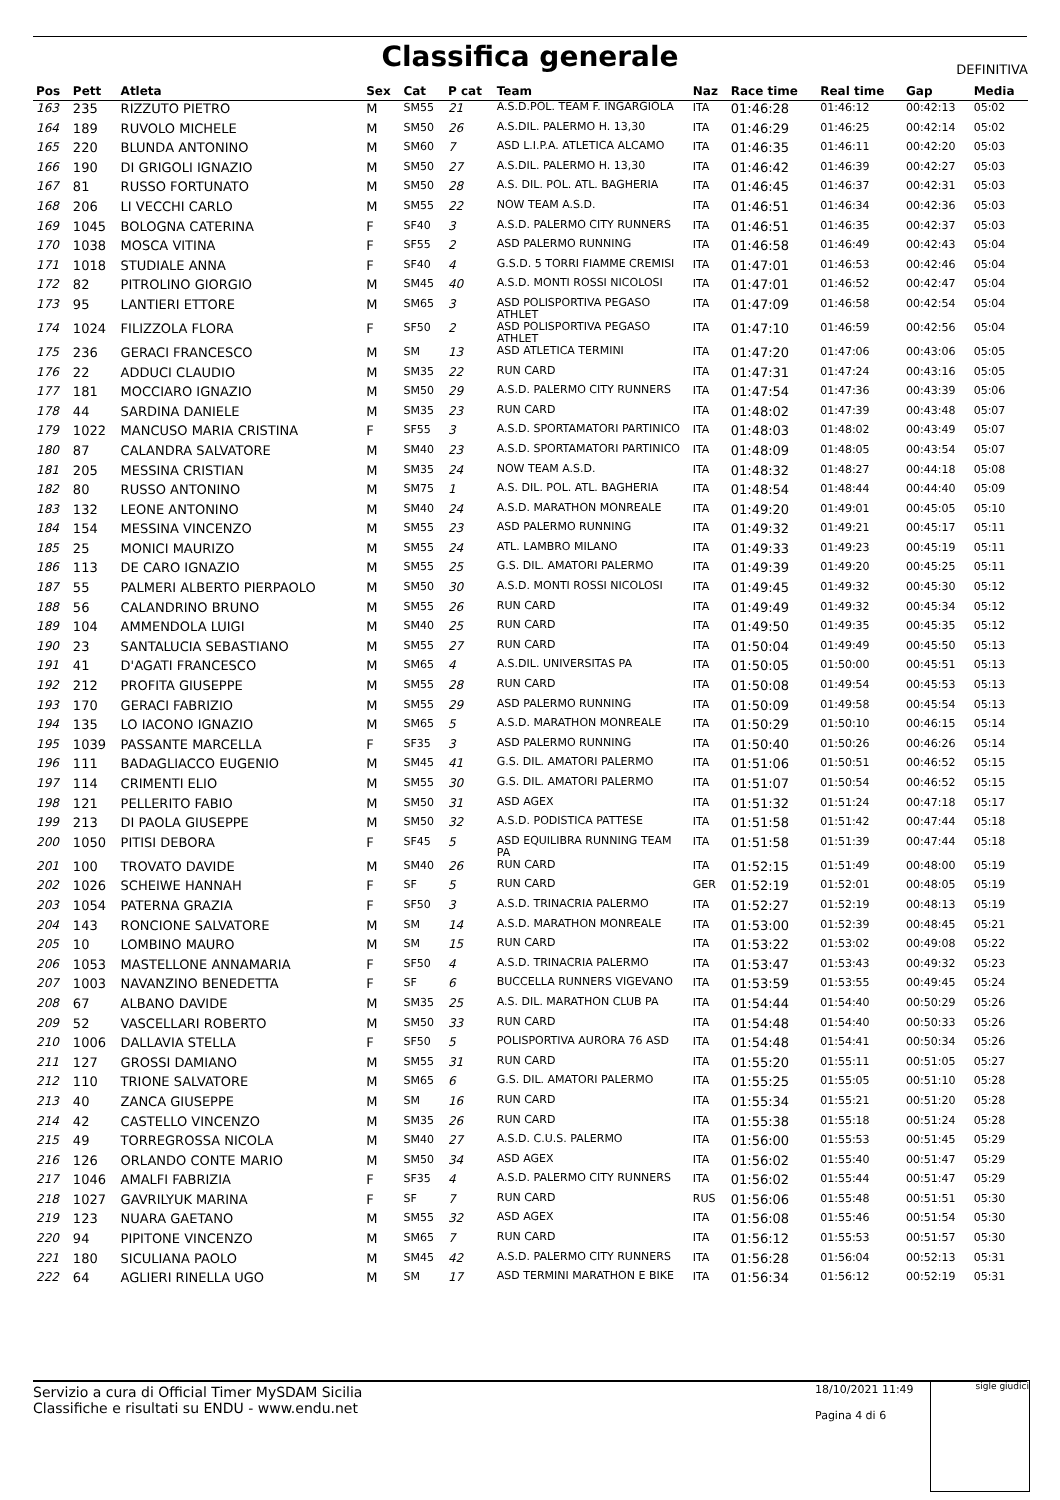Classifica generale
DEFINITIVA
| Pos | Pett | Atleta | Sex | Cat | P cat | Team | Naz | Race time | Real time | Gap | Media |
| --- | --- | --- | --- | --- | --- | --- | --- | --- | --- | --- | --- |
| 163 | 235 | RIZZUTO PIETRO | M | SM55 | 21 | A.S.D.POL. TEAM F. INGARGIOLA | ITA | 01:46:28 | 01:46:12 | 00:42:13 | 05:02 |
| 164 | 189 | RUVOLO MICHELE | M | SM50 | 26 | A.S.DIL. PALERMO H. 13,30 | ITA | 01:46:29 | 01:46:25 | 00:42:14 | 05:02 |
| 165 | 220 | BLUNDA ANTONINO | M | SM60 | 7 | ASD L.I.P.A. ATLETICA ALCAMO | ITA | 01:46:35 | 01:46:11 | 00:42:20 | 05:03 |
| 166 | 190 | DI GRIGOLI IGNAZIO | M | SM50 | 27 | A.S.DIL. PALERMO H. 13,30 | ITA | 01:46:42 | 01:46:39 | 00:42:27 | 05:03 |
| 167 | 81 | RUSSO FORTUNATO | M | SM50 | 28 | A.S. DIL. POL. ATL. BAGHERIA | ITA | 01:46:45 | 01:46:37 | 00:42:31 | 05:03 |
| 168 | 206 | LI VECCHI CARLO | M | SM55 | 22 | NOW TEAM A.S.D. | ITA | 01:46:51 | 01:46:34 | 00:42:36 | 05:03 |
| 169 | 1045 | BOLOGNA CATERINA | F | SF40 | 3 | A.S.D. PALERMO CITY RUNNERS | ITA | 01:46:51 | 01:46:35 | 00:42:37 | 05:03 |
| 170 | 1038 | MOSCA VITINA | F | SF55 | 2 | ASD PALERMO RUNNING | ITA | 01:46:58 | 01:46:49 | 00:42:43 | 05:04 |
| 171 | 1018 | STUDIALE ANNA | F | SF40 | 4 | G.S.D. 5 TORRI FIAMME CREMISI | ITA | 01:47:01 | 01:46:53 | 00:42:46 | 05:04 |
| 172 | 82 | PITROLINO GIORGIO | M | SM45 | 40 | A.S.D. MONTI ROSSI NICOLOSI | ITA | 01:47:01 | 01:46:52 | 00:42:47 | 05:04 |
| 173 | 95 | LANTIERI ETTORE | M | SM65 | 3 | ASD POLISPORTIVA PEGASO ATHLET | ITA | 01:47:09 | 01:46:58 | 00:42:54 | 05:04 |
| 174 | 1024 | FILIZZOLA FLORA | F | SF50 | 2 | ASD POLISPORTIVA PEGASO ATHLET | ITA | 01:47:10 | 01:46:59 | 00:42:56 | 05:04 |
| 175 | 236 | GERACI FRANCESCO | M | SM | 13 | ASD ATLETICA TERMINI | ITA | 01:47:20 | 01:47:06 | 00:43:06 | 05:05 |
| 176 | 22 | ADDUCI CLAUDIO | M | SM35 | 22 | RUN CARD | ITA | 01:47:31 | 01:47:24 | 00:43:16 | 05:05 |
| 177 | 181 | MOCCIARO IGNAZIO | M | SM50 | 29 | A.S.D. PALERMO CITY RUNNERS | ITA | 01:47:54 | 01:47:36 | 00:43:39 | 05:06 |
| 178 | 44 | SARDINA DANIELE | M | SM35 | 23 | RUN CARD | ITA | 01:48:02 | 01:47:39 | 00:43:48 | 05:07 |
| 179 | 1022 | MANCUSO MARIA CRISTINA | F | SF55 | 3 | A.S.D. SPORTAMATORI PARTINICO | ITA | 01:48:03 | 01:48:02 | 00:43:49 | 05:07 |
| 180 | 87 | CALANDRA SALVATORE | M | SM40 | 23 | A.S.D. SPORTAMATORI PARTINICO | ITA | 01:48:09 | 01:48:05 | 00:43:54 | 05:07 |
| 181 | 205 | MESSINA CRISTIAN | M | SM35 | 24 | NOW TEAM A.S.D. | ITA | 01:48:32 | 01:48:27 | 00:44:18 | 05:08 |
| 182 | 80 | RUSSO ANTONINO | M | SM75 | 1 | A.S. DIL. POL. ATL. BAGHERIA | ITA | 01:48:54 | 01:48:44 | 00:44:40 | 05:09 |
| 183 | 132 | LEONE ANTONINO | M | SM40 | 24 | A.S.D. MARATHON MONREALE | ITA | 01:49:20 | 01:49:01 | 00:45:05 | 05:10 |
| 184 | 154 | MESSINA VINCENZO | M | SM55 | 23 | ASD PALERMO RUNNING | ITA | 01:49:32 | 01:49:21 | 00:45:17 | 05:11 |
| 185 | 25 | MONICI MAURIZO | M | SM55 | 24 | ATL. LAMBRO MILANO | ITA | 01:49:33 | 01:49:23 | 00:45:19 | 05:11 |
| 186 | 113 | DE CARO IGNAZIO | M | SM55 | 25 | G.S. DIL. AMATORI PALERMO | ITA | 01:49:39 | 01:49:20 | 00:45:25 | 05:11 |
| 187 | 55 | PALMERI ALBERTO PIERPAOLO | M | SM50 | 30 | A.S.D. MONTI ROSSI NICOLOSI | ITA | 01:49:45 | 01:49:32 | 00:45:30 | 05:12 |
| 188 | 56 | CALANDRINO BRUNO | M | SM55 | 26 | RUN CARD | ITA | 01:49:49 | 01:49:32 | 00:45:34 | 05:12 |
| 189 | 104 | AMMENDOLA LUIGI | M | SM40 | 25 | RUN CARD | ITA | 01:49:50 | 01:49:35 | 00:45:35 | 05:12 |
| 190 | 23 | SANTALUCIA SEBASTIANO | M | SM55 | 27 | RUN CARD | ITA | 01:50:04 | 01:49:49 | 00:45:50 | 05:13 |
| 191 | 41 | D'AGATI FRANCESCO | M | SM65 | 4 | A.S.DIL. UNIVERSITAS PA | ITA | 01:50:05 | 01:50:00 | 00:45:51 | 05:13 |
| 192 | 212 | PROFITA GIUSEPPE | M | SM55 | 28 | RUN CARD | ITA | 01:50:08 | 01:49:54 | 00:45:53 | 05:13 |
| 193 | 170 | GERACI FABRIZIO | M | SM55 | 29 | ASD PALERMO RUNNING | ITA | 01:50:09 | 01:49:58 | 00:45:54 | 05:13 |
| 194 | 135 | LO IACONO IGNAZIO | M | SM65 | 5 | A.S.D. MARATHON MONREALE | ITA | 01:50:29 | 01:50:10 | 00:46:15 | 05:14 |
| 195 | 1039 | PASSANTE MARCELLA | F | SF35 | 3 | ASD PALERMO RUNNING | ITA | 01:50:40 | 01:50:26 | 00:46:26 | 05:14 |
| 196 | 111 | BADAGLIACCO EUGENIO | M | SM45 | 41 | G.S. DIL. AMATORI PALERMO | ITA | 01:51:06 | 01:50:51 | 00:46:52 | 05:15 |
| 197 | 114 | CRIMENTI ELIO | M | SM55 | 30 | G.S. DIL. AMATORI PALERMO | ITA | 01:51:07 | 01:50:54 | 00:46:52 | 05:15 |
| 198 | 121 | PELLERITO FABIO | M | SM50 | 31 | ASD AGEX | ITA | 01:51:32 | 01:51:24 | 00:47:18 | 05:17 |
| 199 | 213 | DI PAOLA GIUSEPPE | M | SM50 | 32 | A.S.D. PODISTICA PATTESE | ITA | 01:51:58 | 01:51:42 | 00:47:44 | 05:18 |
| 200 | 1050 | PITISI DEBORA | F | SF45 | 5 | ASD EQUILIBRA RUNNING TEAM PA | ITA | 01:51:58 | 01:51:39 | 00:47:44 | 05:18 |
| 201 | 100 | TROVATO DAVIDE | M | SM40 | 26 | RUN CARD | ITA | 01:52:15 | 01:51:49 | 00:48:00 | 05:19 |
| 202 | 1026 | SCHEIWE HANNAH | F | SF | 5 | RUN CARD | GER | 01:52:19 | 01:52:01 | 00:48:05 | 05:19 |
| 203 | 1054 | PATERNA GRAZIA | F | SF50 | 3 | A.S.D. TRINACRIA PALERMO | ITA | 01:52:27 | 01:52:19 | 00:48:13 | 05:19 |
| 204 | 143 | RONCIONE SALVATORE | M | SM | 14 | A.S.D. MARATHON MONREALE | ITA | 01:53:00 | 01:52:39 | 00:48:45 | 05:21 |
| 205 | 10 | LOMBINO MAURO | M | SM | 15 | RUN CARD | ITA | 01:53:22 | 01:53:02 | 00:49:08 | 05:22 |
| 206 | 1053 | MASTELLONE ANNAMARIA | F | SF50 | 4 | A.S.D. TRINACRIA PALERMO | ITA | 01:53:47 | 01:53:43 | 00:49:32 | 05:23 |
| 207 | 1003 | NAVANZINO BENEDETTA | F | SF | 6 | BUCCELLA RUNNERS VIGEVANO | ITA | 01:53:59 | 01:53:55 | 00:49:45 | 05:24 |
| 208 | 67 | ALBANO DAVIDE | M | SM35 | 25 | A.S. DIL. MARATHON CLUB PA | ITA | 01:54:44 | 01:54:40 | 00:50:29 | 05:26 |
| 209 | 52 | VASCELLARI ROBERTO | M | SM50 | 33 | RUN CARD | ITA | 01:54:48 | 01:54:40 | 00:50:33 | 05:26 |
| 210 | 1006 | DALLAVIA STELLA | F | SF50 | 5 | POLISPORTIVA AURORA 76 ASD | ITA | 01:54:48 | 01:54:41 | 00:50:34 | 05:26 |
| 211 | 127 | GROSSI DAMIANO | M | SM55 | 31 | RUN CARD | ITA | 01:55:20 | 01:55:11 | 00:51:05 | 05:27 |
| 212 | 110 | TRIONE SALVATORE | M | SM65 | 6 | G.S. DIL. AMATORI PALERMO | ITA | 01:55:25 | 01:55:05 | 00:51:10 | 05:28 |
| 213 | 40 | ZANCA GIUSEPPE | M | SM | 16 | RUN CARD | ITA | 01:55:34 | 01:55:21 | 00:51:20 | 05:28 |
| 214 | 42 | CASTELLO VINCENZO | M | SM35 | 26 | RUN CARD | ITA | 01:55:38 | 01:55:18 | 00:51:24 | 05:28 |
| 215 | 49 | TORREGROSSA NICOLA | M | SM40 | 27 | A.S.D. C.U.S. PALERMO | ITA | 01:56:00 | 01:55:53 | 00:51:45 | 05:29 |
| 216 | 126 | ORLANDO CONTE MARIO | M | SM50 | 34 | ASD AGEX | ITA | 01:56:02 | 01:55:40 | 00:51:47 | 05:29 |
| 217 | 1046 | AMALFI FABRIZIA | F | SF35 | 4 | A.S.D. PALERMO CITY RUNNERS | ITA | 01:56:02 | 01:55:44 | 00:51:47 | 05:29 |
| 218 | 1027 | GAVRILYUK MARINA | F | SF | 7 | RUN CARD | RUS | 01:56:06 | 01:55:48 | 00:51:51 | 05:30 |
| 219 | 123 | NUARA GAETANO | M | SM55 | 32 | ASD AGEX | ITA | 01:56:08 | 01:55:46 | 00:51:54 | 05:30 |
| 220 | 94 | PIPITONE VINCENZO | M | SM65 | 7 | RUN CARD | ITA | 01:56:12 | 01:55:53 | 00:51:57 | 05:30 |
| 221 | 180 | SICULIANA PAOLO | M | SM45 | 42 | A.S.D. PALERMO CITY RUNNERS | ITA | 01:56:28 | 01:56:04 | 00:52:13 | 05:31 |
| 222 | 64 | AGLIERI RINELLA UGO | M | SM | 17 | ASD TERMINI MARATHON E BIKE | ITA | 01:56:34 | 01:56:12 | 00:52:19 | 05:31 |
Servizio a cura di Official Timer MySDAM Sicilia
Classifiche e risultati su ENDU - www.endu.net
18/10/2021 11:49
Pagina 4 di 6
sigle giudici